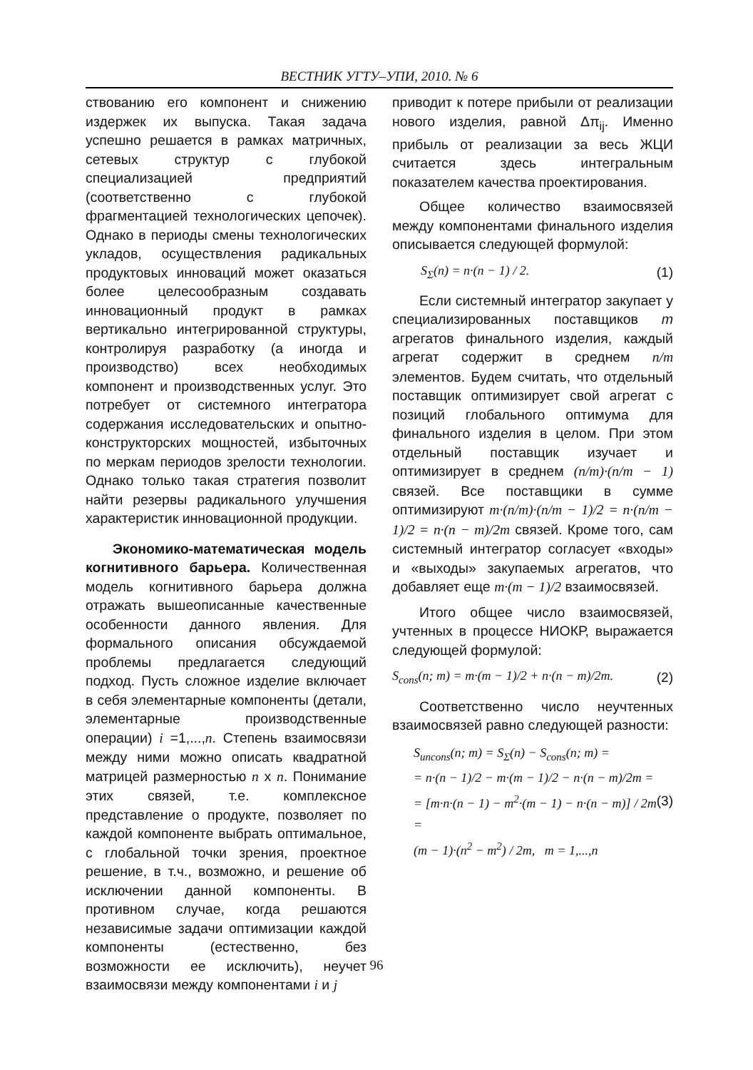ВЕСТНИК УГТУ–УПИ, 2010. № 6
ствованию его компонент и снижению издержек их выпуска. Такая задача успешно решается в рамках матричных, сетевых структур с глубокой специализацией предприятий (соответственно с глубокой фрагментацией технологических цепочек). Однако в периоды смены технологических укладов, осуществления радикальных продуктовых инноваций может оказаться более целесообразным создавать инновационный продукт в рамках вертикально интегрированной структуры, контролируя разработку (а иногда и производство) всех необходимых компонент и производственных услуг. Это потребует от системного интегратора содержания исследовательских и опытно-конструкторских мощностей, избыточных по меркам периодов зрелости технологии. Однако только такая стратегия позволит найти резервы радикального улучшения характеристик инновационной продукции.
Экономико-математическая модель когнитивного барьера. Количественная модель когнитивного барьера должна отражать вышеописанные качественные особенности данного явления. Для формального описания обсуждаемой проблемы предлагается следующий подход. Пусть сложное изделие включает в себя элементарные компоненты (детали, элементарные производственные операции) i =1,...,n. Степень взаимосвязи между ними можно описать квадратной матрицей размерностью n x n. Понимание этих связей, т.е. комплексное представление о продукте, позволяет по каждой компоненте выбрать оптимальное, с глобальной точки зрения, проектное решение, в т.ч., возможно, и решение об исключении данной компоненты. В противном случае, когда решаются независимые задачи оптимизации каждой компоненты (естественно, без возможности ее исключить), неучет взаимосвязи между компонентами i и j
приводит к потере прибыли от реализации нового изделия, равной Δπ<sub>ij</sub>. Именно прибыль от реализации за весь ЖЦИ считается здесь интегральным показателем качества проектирования.
Общее количество взаимосвязей между компонентами финального изделия описывается следующей формулой:
S<sub>Σ</sub>(n) = n·(n − 1) / 2. (1)
Если системный интегратор закупает у специализированных поставщиков m агрегатов финального изделия, каждый агрегат содержит в среднем n/m элементов. Будем считать, что отдельный поставщик оптимизирует свой агрегат с позиций глобального оптимума для финального изделия в целом. При этом отдельный поставщик изучает и оптимизирует в среднем (n/m)·(n/m − 1) связей. Все поставщики в сумме оптимизируют m·(n/m)·(n/m − 1)/2 = n·(n/m − 1)/2 = n·(n − m)/2m связей. Кроме того, сам системный интегратор согласует «входы» и «выходы» закупаемых агрегатов, что добавляет еще m·(m − 1)/2 взаимосвязей.
Итого общее число взаимосвязей, учтенных в процессе НИОКР, выражается следующей формулой:
S<sub>cons</sub>(n; m) = m·(m − 1)/2 + n·(n − m)/2m. (2)
Соответственно число неучтенных взаимосвязей равно следующей разности:
S<sub>uncons</sub>(n; m) = S<sub>Σ</sub>(n) − S<sub>cons</sub>(n; m) =
= n·(n − 1)/2 − m·(m − 1)/2 − n·(n − m)/2m =
= [m·n·(n − 1) − m<sup>2</sup>·(m − 1) − n·(n − m)] / 2m =
(m − 1)·(n<sup>2</sup> − m<sup>2</sup>) / 2m, m = 1,...,n (3)
96